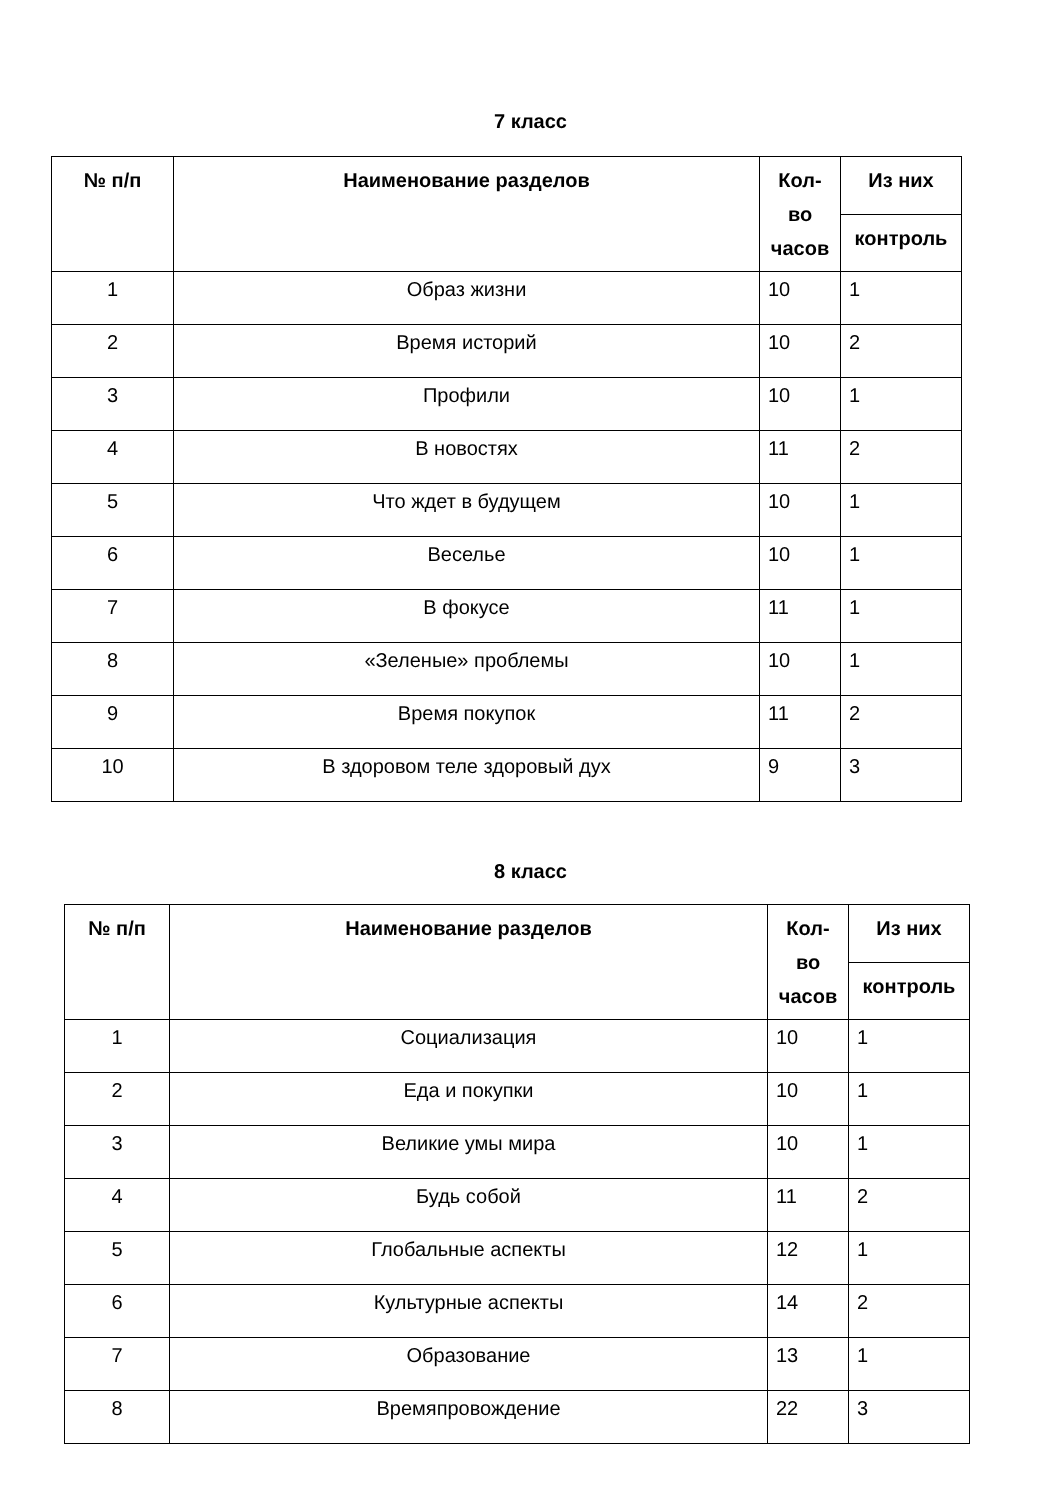7 класс
| № п/п | Наименование разделов | Кол-во часов | Из них |
| --- | --- | --- | --- |
| | | | контроль |
| 1 | Образ жизни | 10 | 1 |
| 2 | Время историй | 10 | 2 |
| 3 | Профили | 10 | 1 |
| 4 | В новостях | 11 | 2 |
| 5 | Что ждет в будущем | 10 | 1 |
| 6 | Веселье | 10 | 1 |
| 7 | В фокусе | 11 | 1 |
| 8 | «Зеленые» проблемы | 10 | 1 |
| 9 | Время покупок | 11 | 2 |
| 10 | В здоровом теле здоровый дух | 9 | 3 |
8 класс
| № п/п | Наименование разделов | Кол-во часов | Из них |
| --- | --- | --- | --- |
| | | | контроль |
| 1 | Социализация | 10 | 1 |
| 2 | Еда и покупки | 10 | 1 |
| 3 | Великие умы мира | 10 | 1 |
| 4 | Будь собой | 11 | 2 |
| 5 | Глобальные аспекты | 12 | 1 |
| 6 | Культурные аспекты | 14 | 2 |
| 7 | Образование | 13 | 1 |
| 8 | Времяпровождение | 22 | 3 |